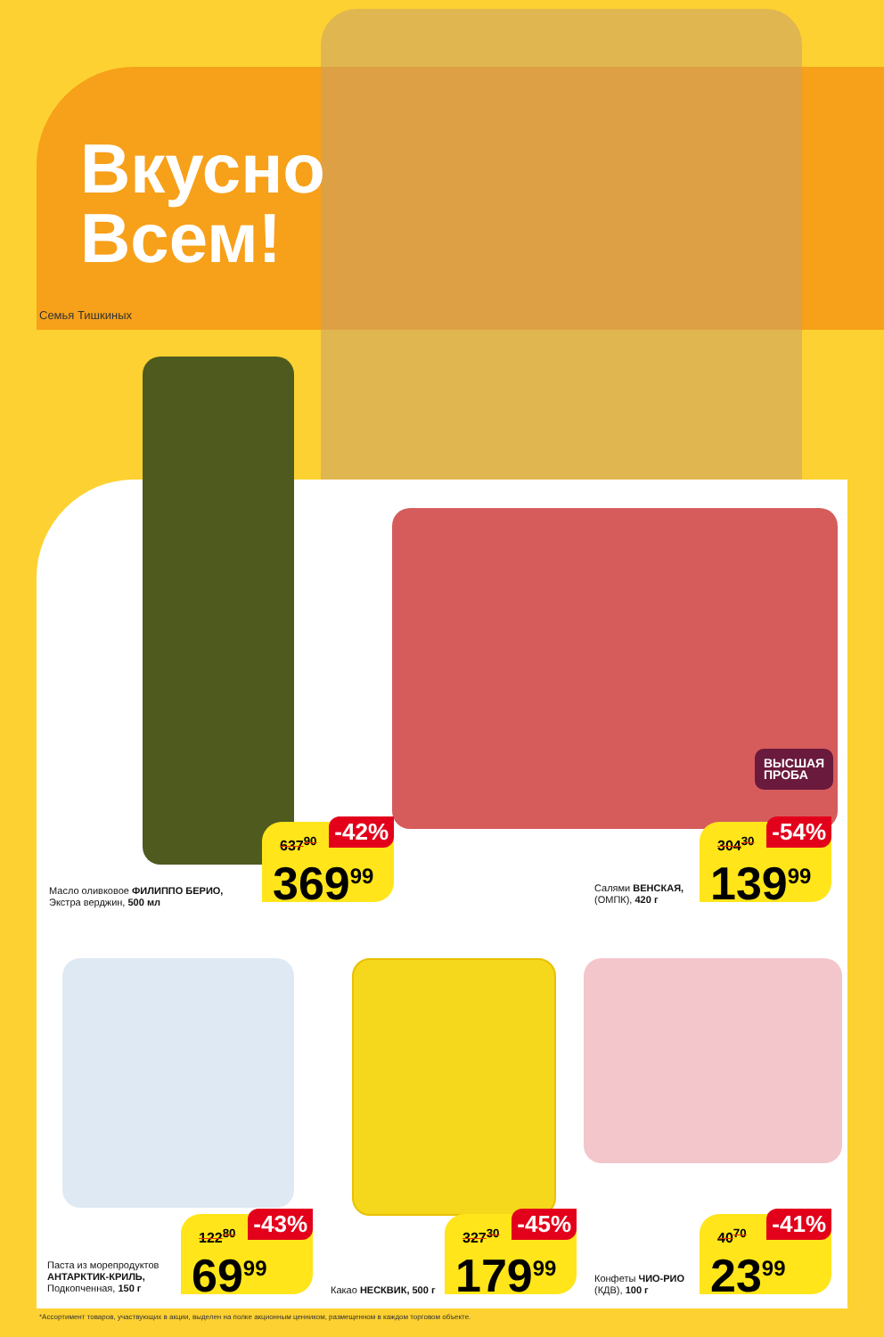Вкусно
Всем!
Семья Тишкиных
Масло оливковое ФИЛИППО БЕРИО,
Экстра верджин, 500 мл
637<sup>90</sup> -42%
369<sup>99</sup>
Салями ВЕНСКАЯ,
(ОМПК), 420 г
ВЫСШАЯ
ПРОБА
304<sup>30</sup> -54%
139<sup>99</sup>
Паста из морепродуктов
АНТАРКТИК-КРИЛЬ,
Подкопченная, 150 г
122<sup>80</sup> -43%
69<sup>99</sup>
Какао НЕСКВИК, 500 г
327<sup>30</sup> -45%
179<sup>99</sup>
Конфеты ЧИО-РИО
(КДВ), 100 г
40<sup>70</sup> -41%
23<sup>99</sup>
*Ассортимент товаров, участвующих в акции, выделен на полке акционным ценником, размещенном в каждом торговом объекте.